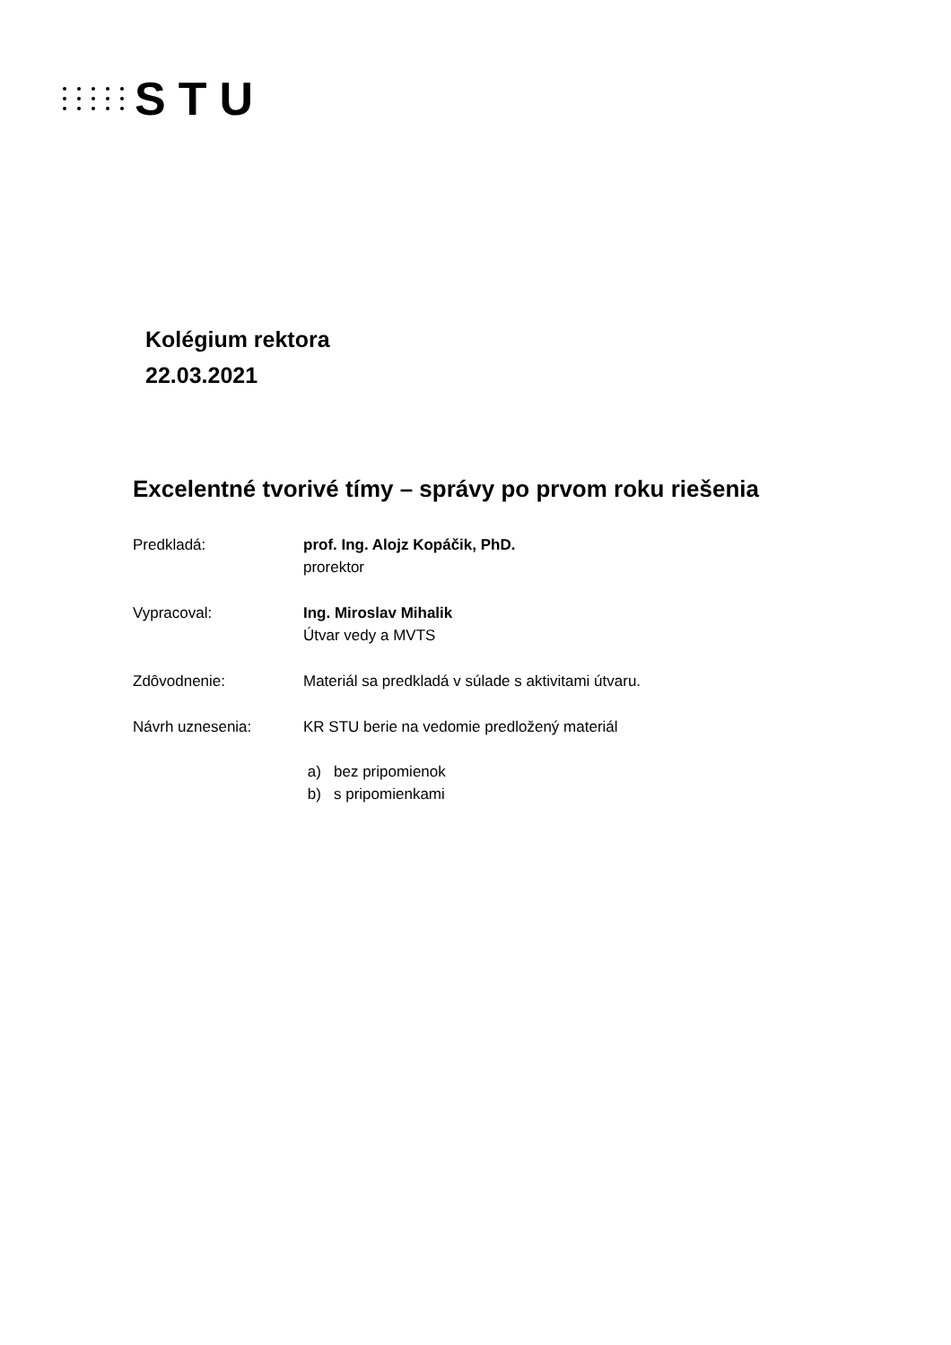STU
Kolégium rektora
22.03.2021
Excelentné tvorivé tímy – správy po prvom roku riešenia
Predkladá: prof. Ing. Alojz Kopáčik, PhD.
prorektor
Vypracoval: Ing. Miroslav Mihalik
Útvar vedy a MVTS
Zdôvodnenie: Materiál sa predkladá v súlade s aktivitami útvaru.
Návrh uznesenia: KR STU berie na vedomie predložený materiál
a) bez pripomienok
b) s pripomienkami